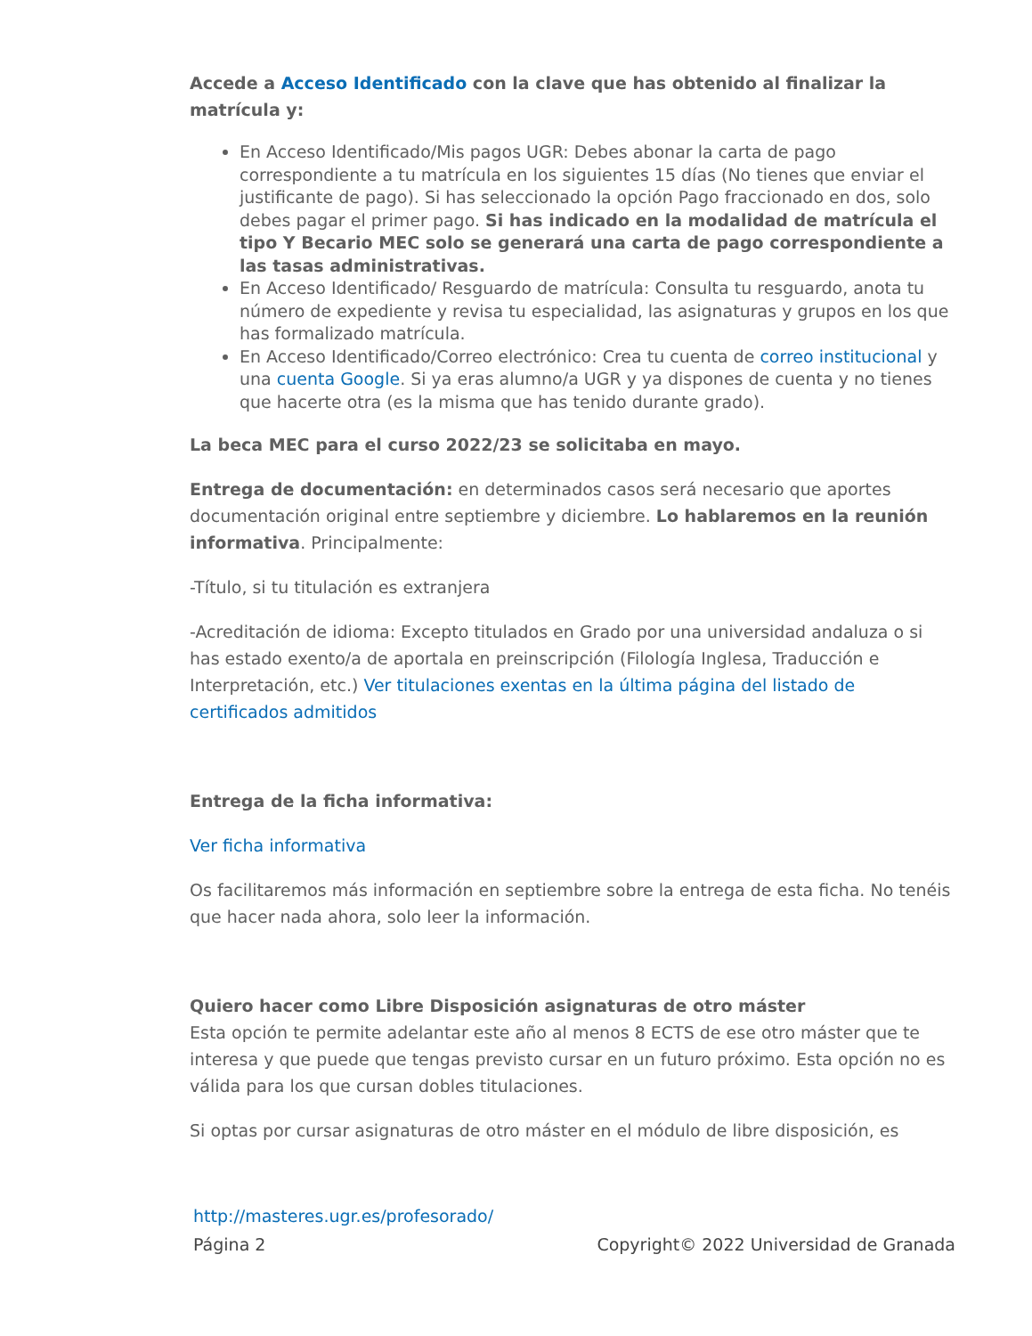Accede a Acceso Identificado con la clave que has obtenido al finalizar la matrícula y:
En Acceso Identificado/Mis pagos UGR: Debes abonar la carta de pago correspondiente a tu matrícula en los siguientes 15 días (No tienes que enviar el justificante de pago). Si has seleccionado la opción Pago fraccionado en dos, solo debes pagar el primer pago. Si has indicado en la modalidad de matrícula el tipo Y Becario MEC solo se generará una carta de pago correspondiente a las tasas administrativas.
En Acceso Identificado/ Resguardo de matrícula: Consulta tu resguardo, anota tu número de expediente y revisa tu especialidad, las asignaturas y grupos en los que has formalizado matrícula.
En Acceso Identificado/Correo electrónico: Crea tu cuenta de correo institucional y una cuenta Google. Si ya eras alumno/a UGR y ya dispones de cuenta y no tienes que hacerte otra (es la misma que has tenido durante grado).
La beca MEC para el curso 2022/23 se solicitaba en mayo.
Entrega de documentación: en determinados casos será necesario que aportes documentación original entre septiembre y diciembre. Lo hablaremos en la reunión informativa. Principalmente:
-Título, si tu titulación es extranjera
-Acreditación de idioma: Excepto titulados en Grado por una universidad andaluza o si has estado exento/a de aportala en preinscripción (Filología Inglesa, Traducción e Interpretación, etc.) Ver titulaciones exentas en la última página del listado de certificados admitidos
Entrega de la ficha informativa:
Ver ficha informativa
Os facilitaremos más información en septiembre sobre la entrega de esta ficha. No tenéis que hacer nada ahora, solo leer la información.
Quiero hacer como Libre Disposición asignaturas de otro máster
Esta opción te permite adelantar este año al menos 8 ECTS de ese otro máster que te interesa y que puede que tengas previsto cursar en un futuro próximo. Esta opción no es válida para los que cursan dobles titulaciones.
Si optas por cursar asignaturas de otro máster en el módulo de libre disposición, es
http://masteres.ugr.es/profesorado/
Página 2 Copyright© 2022 Universidad de Granada